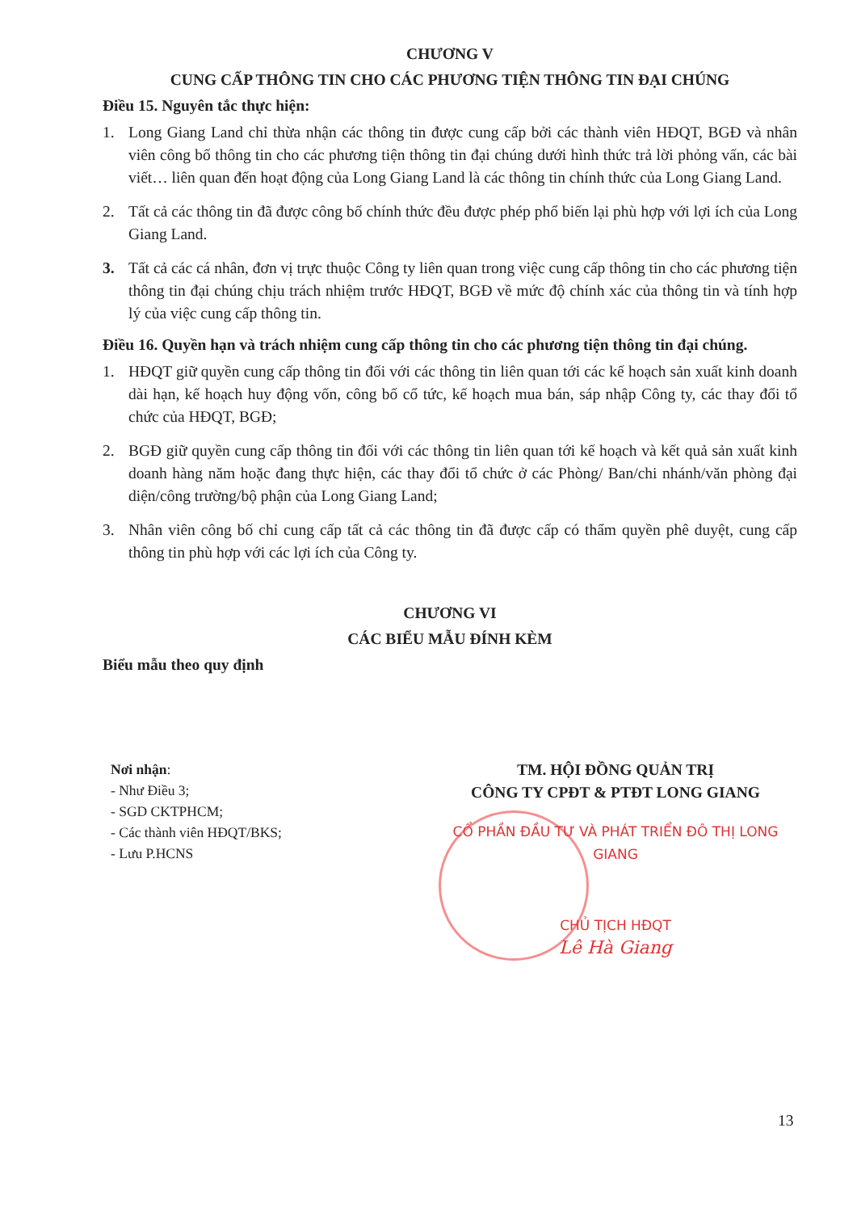CHƯƠNG V
CUNG CẤP THÔNG TIN CHO CÁC PHƯƠNG TIỆN THÔNG TIN ĐẠI CHÚNG
Điều 15. Nguyên tắc thực hiện:
1. Long Giang Land chỉ thừa nhận các thông tin được cung cấp bởi các thành viên HĐQT, BGĐ và nhân viên công bố thông tin cho các phương tiện thông tin đại chúng dưới hình thức trả lời phỏng vấn, các bài viết… liên quan đến hoạt động của Long Giang Land là các thông tin chính thức của Long Giang Land.
2. Tất cả các thông tin đã được công bố chính thức đều được phép phổ biến lại phù hợp với lợi ích của Long Giang Land.
3. Tất cả các cá nhân, đơn vị trực thuộc Công ty liên quan trong việc cung cấp thông tin cho các phương tiện thông tin đại chúng chịu trách nhiệm trước HĐQT, BGĐ về mức độ chính xác của thông tin và tính hợp lý của việc cung cấp thông tin.
Điều 16. Quyền hạn và trách nhiệm cung cấp thông tin cho các phương tiện thông tin đại chúng.
1. HĐQT giữ quyền cung cấp thông tin đối với các thông tin liên quan tới các kế hoạch sản xuất kinh doanh dài hạn, kế hoạch huy động vốn, công bố cổ tức, kế hoạch mua bán, sáp nhập Công ty, các thay đổi tổ chức của HĐQT, BGĐ;
2. BGĐ giữ quyền cung cấp thông tin đối với các thông tin liên quan tới kế hoạch và kết quả sản xuất kinh doanh hàng năm hoặc đang thực hiện, các thay đổi tổ chức ở các Phòng/ Ban/chi nhánh/văn phòng đại diện/công trường/bộ phận của Long Giang Land;
3. Nhân viên công bố chỉ cung cấp tất cả các thông tin đã được cấp có thẩm quyền phê duyệt, cung cấp thông tin phù hợp với các lợi ích của Công ty.
CHƯƠNG VI
CÁC BIỂU MẪU ĐÍNH KÈM
Biểu mẫu theo quy định
Nơi nhận:
- Như Điều 3;
- SGD CKTPHCM;
- Các thành viên HĐQT/BKS;
- Lưu P.HCNS
TM. HỘI ĐỒNG QUẢN TRỊ
CÔNG TY CPĐT & PTĐT LONG GIANG
CỔ PHẦN ĐẦU TƯ VÀ PHÁT TRIỂN ĐÔ THỊ LONG GIANG
CHỦ TỊCH HĐQT
Lê Hà Giang
13